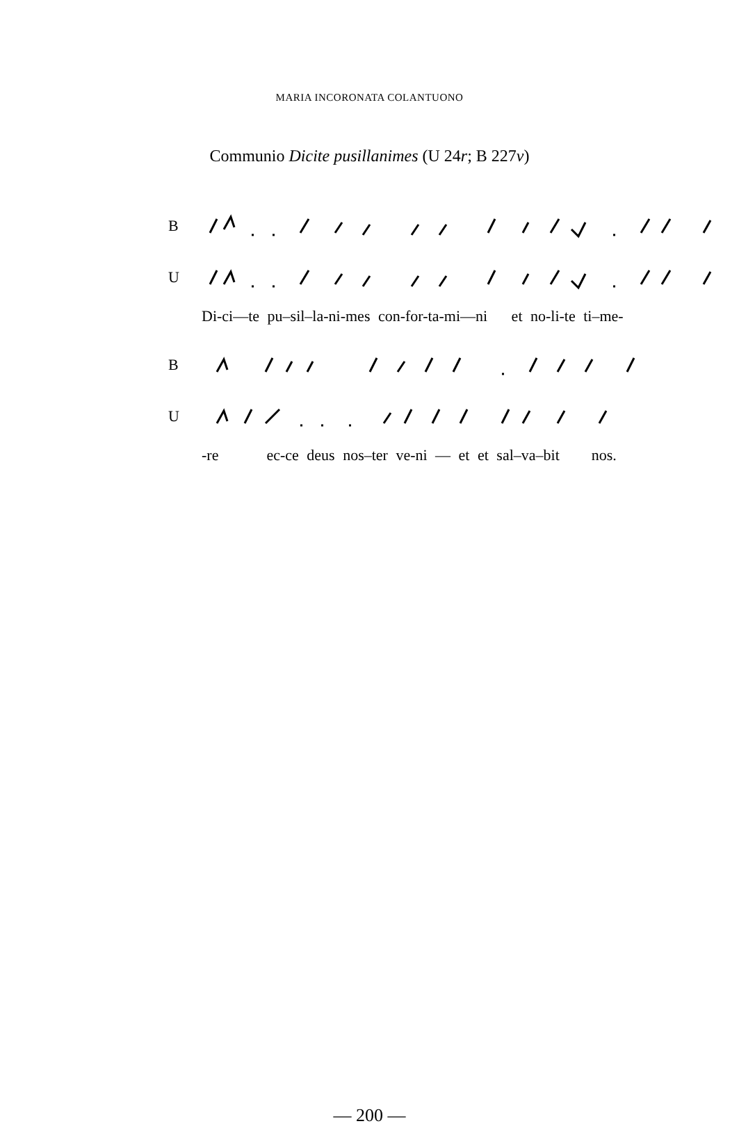MARIA INCORONATA COLANTUONO
Communio Dicite pusillanimes (U 24r; B 227v)
B
U
Di-ci—te pu–sil–la-ni-mes con-for-ta-mi—ni et no-li-te ti–me-
B
U
-re ec-ce deus nos–ter ve-ni — et et sal–va–bit nos.
— 200 —